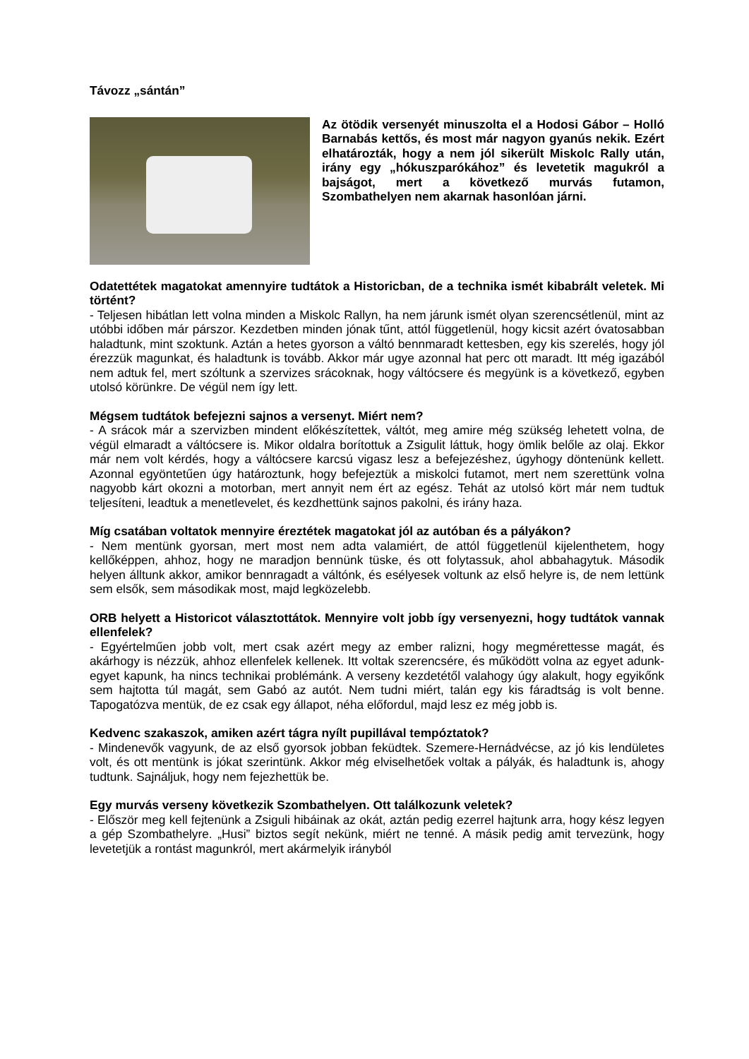Távozz „sántán”
Az ötödik versenyét minuszolta el a Hodosi Gábor – Holló Barnabás kettős, és most már nagyon gyanús nekik. Ezért elhatározták, hogy a nem jól sikerült Miskolc Rally után, irány egy „hókuszparókához” és levetetik magukról a bajságot, mert a következő murvás futamon, Szombathelyen nem akarnak hasonlóan járni.
Odatettétek magatokat amennyire tudtátok a Historicban, de a technika ismét kibabrált veletek. Mi történt?
- Teljesen hibátlan lett volna minden a Miskolc Rallyn, ha nem járunk ismét olyan szerencsétlenül, mint az utóbbi időben már párszor. Kezdetben minden jónak tűnt, attól függetlenül, hogy kicsit azért óvatosabban haladtunk, mint szoktunk. Aztán a hetes gyorson a váltó bennmaradt kettesben, egy kis szerelés, hogy jól érezzük magunkat, és haladtunk is tovább. Akkor már ugye azonnal hat perc ott maradt. Itt még igazából nem adtuk fel, mert szóltunk a szervizes srácoknak, hogy váltócsere és megyünk is a következő, egyben utolsó körünkre. De végül nem így lett.
Mégsem tudtátok befejezni sajnos a versenyt. Miért nem?
- A srácok már a szervizben mindent előkészítettek, váltót, meg amire még szükség lehetett volna, de végül elmaradt a váltócsere is. Mikor oldalra borítottuk a Zsigulit láttuk, hogy ömlik belőle az olaj. Ekkor már nem volt kérdés, hogy a váltócsere karcsú vigasz lesz a befejezéshez, úgyhogy döntenünk kellett. Azonnal egyöntetűen úgy határoztunk, hogy befejeztük a miskolci futamot, mert nem szerettünk volna nagyobb kárt okozni a motorban, mert annyit nem ért az egész. Tehát az utolsó kört már nem tudtuk teljesíteni, leadtuk a menetlevelet, és kezdhettünk sajnos pakolni, és irány haza.
Míg csatában voltatok mennyire éreztétek magatokat jól az autóban és a pályákon?
- Nem mentünk gyorsan, mert most nem adta valamiért, de attól függetlenül kijelenthetem, hogy kellőképpen, ahhoz, hogy ne maradjon bennünk tüske, és ott folytassuk, ahol abbahagytuk. Második helyen álltunk akkor, amikor bennragadt a váltónk, és esélyesek voltunk az első helyre is, de nem lettünk sem elsők, sem másodikak most, majd legközelebb.
ORB helyett a Historicot választottátok. Mennyire volt jobb így versenyezni, hogy tudtátok vannak ellenfelek?
- Egyértelműen jobb volt, mert csak azért megy az ember ralizni, hogy megmérettesse magát, és akárhogy is nézzük, ahhoz ellenfelek kellenek. Itt voltak szerencsére, és működött volna az egyet adunk-egyet kapunk, ha nincs technikai problémánk. A verseny kezdetétől valahogy úgy alakult, hogy egyikőnk sem hajtotta túl magát, sem Gabó az autót. Nem tudni miért, talán egy kis fáradtság is volt benne. Tapogatózva mentük, de ez csak egy állapot, néha előfordul, majd lesz ez még jobb is.
Kedvenc szakaszok, amiken azért tágra nyílt pupillával tempóztatok?
- Mindenevők vagyunk, de az első gyorsok jobban feküdtek. Szemere-Hernádvécse, az jó kis lendületes volt, és ott mentünk is jókat szerintünk. Akkor még elviselhetőek voltak a pályák, és haladtunk is, ahogy tudtunk. Sajnáljuk, hogy nem fejezhettük be.
Egy murvás verseny következik Szombathelyen. Ott találkozunk veletek?
- Először meg kell fejtenünk a Zsiguli hibáinak az okát, aztán pedig ezerrel hajtunk arra, hogy kész legyen a gép Szombathelyre. „Husi” biztos segít nekünk, miért ne tenné. A másik pedig amit tervezünk, hogy levetetjük a rontást magunkról, mert akármelyik irányból